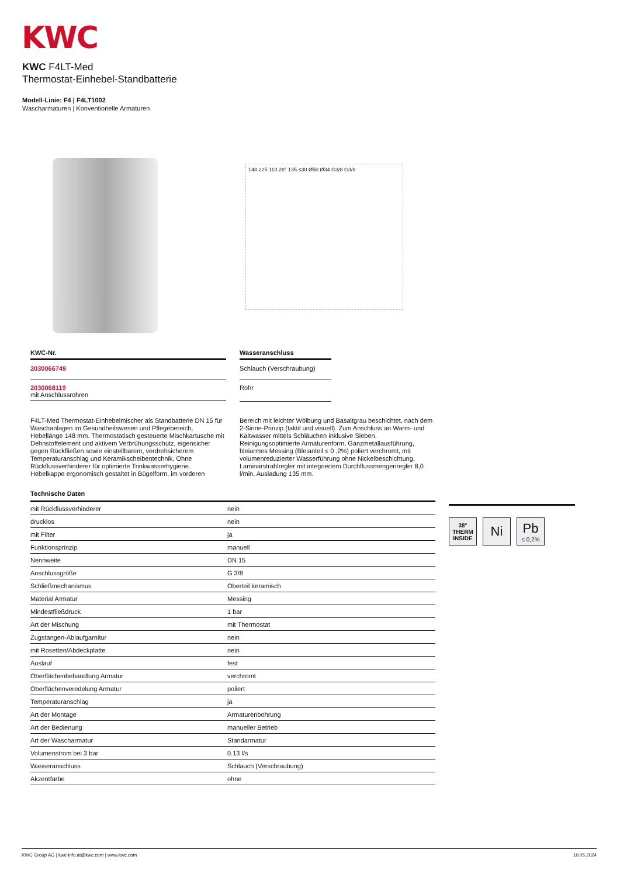KWC
KWC F4LT-Med
Thermostat-Einhebel-Standbatterie
Modell-Linie: F4 | F4LT1002
Wascharmaturen | Konventionelle Armaturen
148 225 110 28° 135 ≤30 Ø50 Ø34 G3/8 G3/8
| KWC-Nr. |
| --- |
| 2030066749 |
| 2030068119 mit Anschlussrohren |
| Wasseranschluss |
| --- |
| Schlauch (Verschraubung) |
| Rohr |
F4LT-Med Thermostat-Einhebelmischer als Standbatterie DN 15 für Waschanlagen im Gesundheitswesen und Pflegebereich, Hebellänge 148 mm. Thermostatisch gesteuerte Mischkartusche mit Dehnstoffelement und aktivem Verbrühungsschutz, eigensicher gegen Rückfließen sowie einstellbarem, verdrehsicherem Temperaturanschlag und Keramikscheibentechnik. Ohne Rückflussverhinderer für optimierte Trinkwasserhygiene. Hebelkappe ergonomisch gestaltet in Bügelform, im vorderen
Bereich mit leichter Wölbung und Basaltgrau beschichtet, nach dem 2-Sinne-Prinzip (taktil und visuell). Zum Anschluss an Warm- und Kaltwasser mittels Schläuchen inklusive Sieben. Reinigungsoptimierte Armaturenform, Ganzmetallausführung, bleiarmes Messing (Bleianteil ≤ 0 ,2%) poliert verchromt, mit volumenreduzierter Wasserführung ohne Nickelbeschichtung. Laminarstrahlregler mit integriertem Durchflussmengenregler 8,0 l/min, Ausladung 135 mm.
Technische Daten
| mit Rückflussverhinderer | nein |
| drucklos | nein |
| mit Filter | ja |
| Funktionsprinzip | manuell |
| Nennweite | DN 15 |
| Anschlussgröße | G 3/8 |
| Schließmechanismus | Oberteil keramisch |
| Material Armatur | Messing |
| Mindestfließdruck | 1 bar |
| Art der Mischung | mit Thermostat |
| Zugstangen-Ablaufgarnitur | nein |
| mit Rosetten/Abdeckplatte | nein |
| Auslauf | fest |
| Oberflächenbehandlung Armatur | verchromt |
| Oberflächenveredelung Armatur | poliert |
| Temperaturanschlag | ja |
| Art der Montage | Armaturenbohrung |
| Art der Bedienung | manueller Betrieb |
| Art der Wascharmatur | Standarmatur |
| Volumenstrom bei 3 bar | 0.13 l/s |
| Wasseranschluss | Schlauch (Verschraubung) |
| Akzentfarbe | ohne |
38°
THERM
INSIDE
Ni Pb
≤ 0,2%
KWC Group AG | kwc-info.at@kwc.com | www.kwc.com 10.05.2024